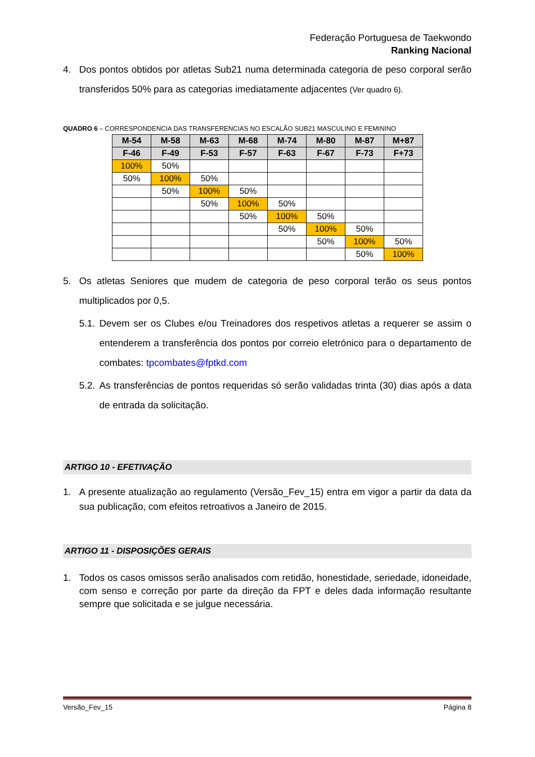Federação Portuguesa de Taekwondo
Ranking Nacional
4. Dos pontos obtidos por atletas Sub21 numa determinada categoria de peso corporal serão transferidos 50% para as categorias imediatamente adjacentes (Ver quadro 6).
QUADRO 6 – CORRESPONDENCIA DAS TRANSFERENCIAS NO ESCALÃO SUB21 MASCULINO E FEMININO
| M-54 | M-58 | M-63 | M-68 | M-74 | M-80 | M-87 | M+87 |
| --- | --- | --- | --- | --- | --- | --- | --- |
| F-46 | F-49 | F-53 | F-57 | F-63 | F-67 | F-73 | F+73 |
| 100% | 50% | | | | | | |
| 50% | 100% | 50% | | | | | |
| | 50% | 100% | 50% | | | | |
| | | 50% | 100% | 50% | | | |
| | | | 50% | 100% | 50% | | |
| | | | | 50% | 100% | 50% | |
| | | | | | 50% | 100% | 50% |
| | | | | | | 50% | 100% |
5. Os atletas Seniores que mudem de categoria de peso corporal terão os seus pontos multiplicados por 0,5.
5.1. Devem ser os Clubes e/ou Treinadores dos respetivos atletas a requerer se assim o entenderem a transferência dos pontos por correio eletrónico para o departamento de combates: tpcombates@fptkd.com
5.2. As transferências de pontos requeridas só serão validadas trinta (30) dias após a data de entrada da solicitação.
ARTIGO 10 - EFETIVAÇÃO
1. A presente atualização ao regulamento (Versão_Fev_15) entra em vigor a partir da data da sua publicação, com efeitos retroativos a Janeiro de 2015.
ARTIGO 11 - DISPOSIÇÕES GERAIS
1. Todos os casos omissos serão analisados com retidão, honestidade, seriedade, idoneidade, com senso e correção por parte da direção da FPT e deles dada informação resultante sempre que solicitada e se julgue necessária.
Versão_Fev_15 Página 8